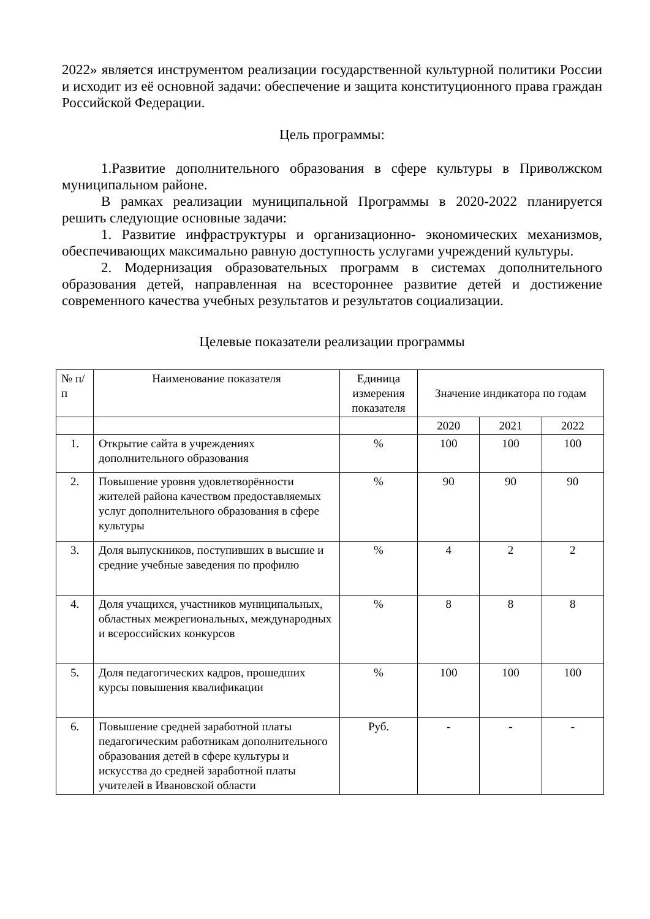2022» является инструментом реализации государственной культурной политики России и исходит из её основной задачи: обеспечение и защита конституционного права граждан Российской Федерации.
Цель программы:
1.Развитие дополнительного образования в сфере культуры в Приволжском муниципальном районе.
В рамках реализации муниципальной Программы в 2020-2022 планируется решить следующие основные задачи:
1. Развитие инфраструктуры и организационно- экономических механизмов, обеспечивающих максимально равную доступность услугами учреждений культуры.
2. Модернизация образовательных программ в системах дополнительного образования детей, направленная на всестороннее развитие детей и достижение современного качества учебных результатов и результатов социализации.
Целевые показатели реализации программы
| № п/п | Наименование показателя | Единица измерения показателя | Значение индикатора по годам | | |
| | | | 2020 | 2021 | 2022 |
| 1. | Открытие сайта в учреждениях дополнительного образования | % | 100 | 100 | 100 |
| 2. | Повышение уровня удовлетворённости жителей района качеством предоставляемых услуг дополнительного образования в сфере культуры | % | 90 | 90 | 90 |
| 3. | Доля выпускников, поступивших в высшие и средние учебные заведения по профилю | % | 4 | 2 | 2 |
| 4. | Доля учащихся, участников муниципальных, областных межрегиональных, международных и всероссийских конкурсов | % | 8 | 8 | 8 |
| 5. | Доля педагогических кадров, прошедших курсы повышения квалификации | % | 100 | 100 | 100 |
| 6. | Повышение средней заработной платы педагогическим работникам дополнительного образования детей в сфере культуры и искусства до средней заработной платы учителей в Ивановской области | Руб. | - | - | - |